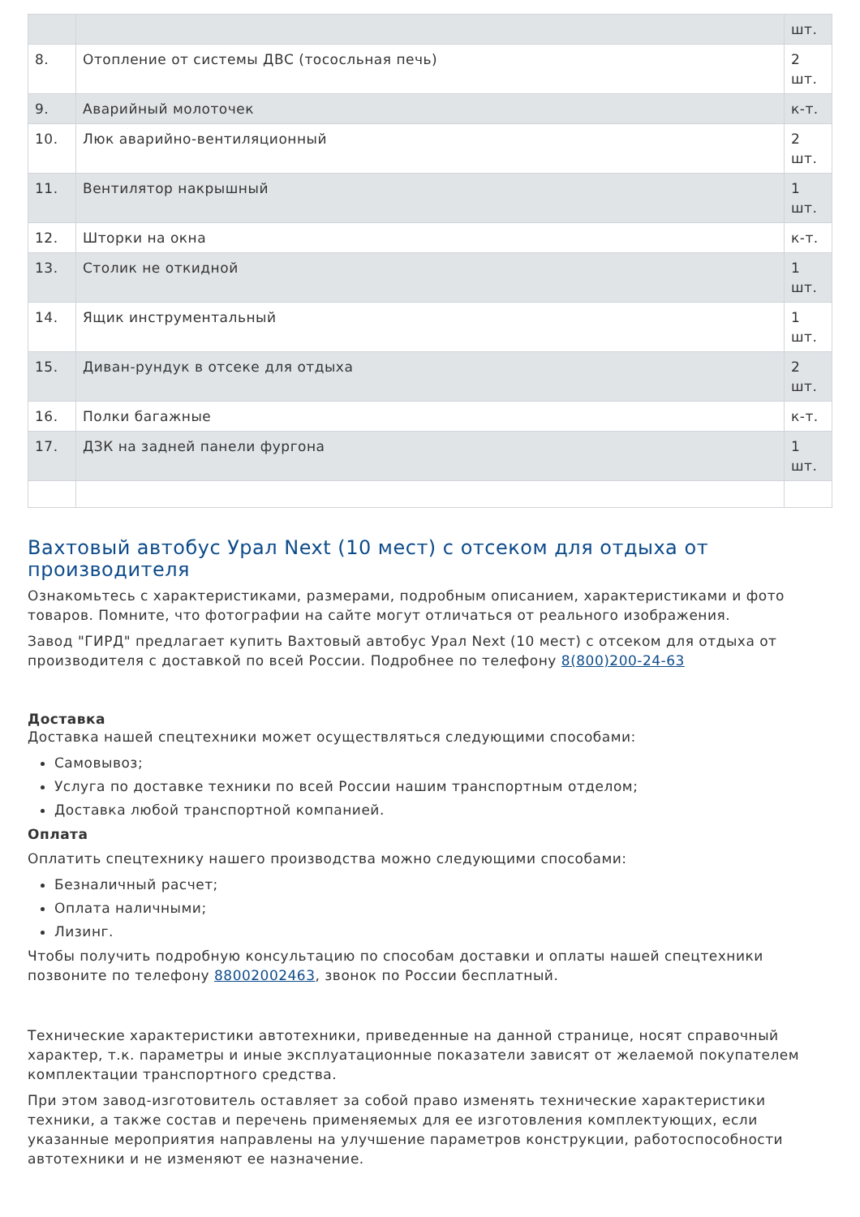| | | шт. |
| 8. | Отопление от системы ДВС (тососльная печь) | 2 шт. |
| 9. | Аварийный молоточек | к-т. |
| 10. | Люк аварийно-вентиляционный | 2 шт. |
| 11. | Вентилятор накрышный | 1 шт. |
| 12. | Шторки на окна | к-т. |
| 13. | Столик не откидной | 1 шт. |
| 14. | Ящик инструментальный | 1 шт. |
| 15. | Диван-рундук в отсеке для отдыха | 2 шт. |
| 16. | Полки багажные | к-т. |
| 17. | ДЗК на задней панели фургона | 1 шт. |
Вахтовый автобус Урал Next (10 мест) с отсеком для отдыха от производителя
Ознакомьтесь с характеристиками, размерами, подробным описанием, характеристиками и фото товаров. Помните, что фотографии на сайте могут отличаться от реального изображения.
Завод "ГИРД" предлагает купить Вахтовый автобус Урал Next (10 мест) с отсеком для отдыха от производителя с доставкой по всей России. Подробнее по телефону 8(800)200-24-63
Доставка
Доставка нашей спецтехники может осуществляться следующими способами:
Самовывоз;
Услуга по доставке техники по всей России нашим транспортным отделом;
Доставка любой транспортной компанией.
Оплата
Оплатить спецтехнику нашего производства можно следующими способами:
Безналичный расчет;
Оплата наличными;
Лизинг.
Чтобы получить подробную консультацию по способам доставки и оплаты нашей спецтехники позвоните по телефону 88002002463, звонок по России бесплатный.
Технические характеристики автотехники, приведенные на данной странице, носят справочный характер, т.к. параметры и иные эксплуатационные показатели зависят от желаемой покупателем комплектации транспортного средства.
При этом завод-изготовитель оставляет за собой право изменять технические характеристики техники, а также состав и перечень применяемых для ее изготовления комплектующих, если указанные мероприятия направлены на улучшение параметров конструкции, работоспособности автотехники и не изменяют ее назначение.